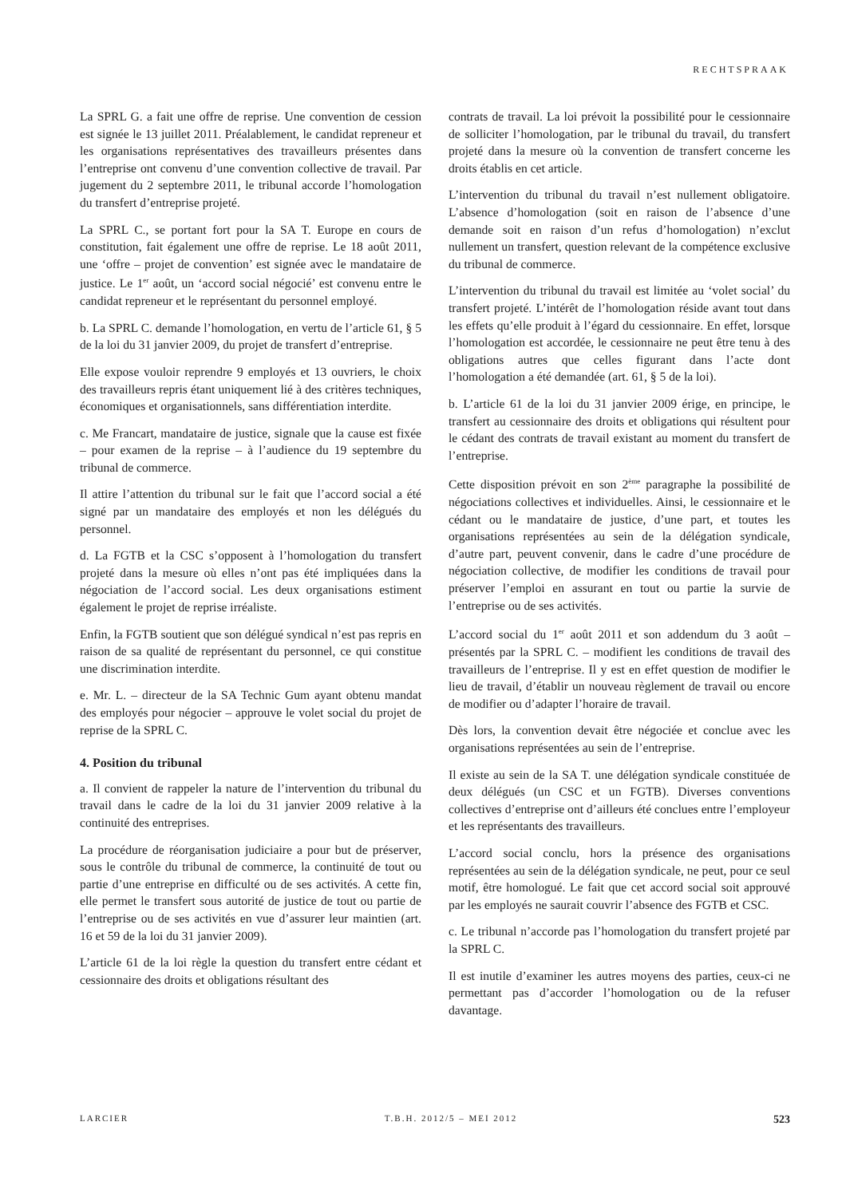RECHTSPRAAK
La SPRL G. a fait une offre de reprise. Une convention de cession est signée le 13 juillet 2011. Préalablement, le candidat repreneur et les organisations représentatives des travailleurs présentes dans l’entreprise ont convenu d’une convention collective de travail. Par jugement du 2 septembre 2011, le tribunal accorde l’homologation du transfert d’entreprise projeté.
La SPRL C., se portant fort pour la SA T. Europe en cours de constitution, fait également une offre de reprise. Le 18 août 2011, une ‘offre – projet de convention’ est signée avec le mandataire de justice. Le 1<sup>er</sup> août, un ‘accord social négocié’ est convenu entre le candidat repreneur et le représentant du personnel employé.
b. La SPRL C. demande l’homologation, en vertu de l’article 61, § 5 de la loi du 31 janvier 2009, du projet de transfert d’entreprise.
Elle expose vouloir reprendre 9 employés et 13 ouvriers, le choix des travailleurs repris étant uniquement lié à des critères techniques, économiques et organisationnels, sans différentiation interdite.
c. Me Francart, mandataire de justice, signale que la cause est fixée – pour examen de la reprise – à l’audience du 19 septembre du tribunal de commerce.
Il attire l’attention du tribunal sur le fait que l’accord social a été signé par un mandataire des employés et non les délégués du personnel.
d. La FGTB et la CSC s’opposent à l’homologation du transfert projeté dans la mesure où elles n’ont pas été impliquées dans la négociation de l’accord social. Les deux organisations estiment également le projet de reprise irréaliste.
Enfin, la FGTB soutient que son délégué syndical n’est pas repris en raison de sa qualité de représentant du personnel, ce qui constitue une discrimination interdite.
e. Mr. L. – directeur de la SA Technic Gum ayant obtenu mandat des employés pour négocier – approuve le volet social du projet de reprise de la SPRL C.
4. Position du tribunal
a. Il convient de rappeler la nature de l’intervention du tribunal du travail dans le cadre de la loi du 31 janvier 2009 relative à la continuité des entreprises.
La procédure de réorganisation judiciaire a pour but de préserver, sous le contrôle du tribunal de commerce, la continuité de tout ou partie d’une entreprise en difficulté ou de ses activités. A cette fin, elle permet le transfert sous autorité de justice de tout ou partie de l’entreprise ou de ses activités en vue d’assurer leur maintien (art. 16 et 59 de la loi du 31 janvier 2009).
L’article 61 de la loi règle la question du transfert entre cédant et cessionnaire des droits et obligations résultant des
contrats de travail. La loi prévoit la possibilité pour le cessionnaire de solliciter l’homologation, par le tribunal du travail, du transfert projeté dans la mesure où la convention de transfert concerne les droits établis en cet article.
L’intervention du tribunal du travail n’est nullement obligatoire. L’absence d’homologation (soit en raison de l’absence d’une demande soit en raison d’un refus d’homologation) n’exclut nullement un transfert, question relevant de la compétence exclusive du tribunal de commerce.
L’intervention du tribunal du travail est limitée au ‘volet social’ du transfert projeté. L’intérêt de l’homologation réside avant tout dans les effets qu’elle produit à l’égard du cessionnaire. En effet, lorsque l’homologation est accordée, le cessionnaire ne peut être tenu à des obligations autres que celles figurant dans l’acte dont l’homologation a été demandée (art. 61, § 5 de la loi).
b. L’article 61 de la loi du 31 janvier 2009 érige, en principe, le transfert au cessionnaire des droits et obligations qui résultent pour le cédant des contrats de travail existant au moment du transfert de l’entreprise.
Cette disposition prévoit en son 2<sup>ème</sup> paragraphe la possibilité de négociations collectives et individuelles. Ainsi, le cessionnaire et le cédant ou le mandataire de justice, d’une part, et toutes les organisations représentées au sein de la délégation syndicale, d’autre part, peuvent convenir, dans le cadre d’une procédure de négociation collective, de modifier les conditions de travail pour préserver l’emploi en assurant en tout ou partie la survie de l’entreprise ou de ses activités.
L’accord social du 1<sup>er</sup> août 2011 et son addendum du 3 août – présentés par la SPRL C. – modifient les conditions de travail des travailleurs de l’entreprise. Il y est en effet question de modifier le lieu de travail, d’établir un nouveau règlement de travail ou encore de modifier ou d’adapter l’horaire de travail.
Dès lors, la convention devait être négociée et conclue avec les organisations représentées au sein de l’entreprise.
Il existe au sein de la SA T. une délégation syndicale constituée de deux délégués (un CSC et un FGTB). Diverses conventions collectives d’entreprise ont d’ailleurs été conclues entre l’employeur et les représentants des travailleurs.
L’accord social conclu, hors la présence des organisations représentées au sein de la délégation syndicale, ne peut, pour ce seul motif, être homologué. Le fait que cet accord social soit approuvé par les employés ne saurait couvrir l’absence des FGTB et CSC.
c. Le tribunal n’accorde pas l’homologation du transfert projeté par la SPRL C.
Il est inutile d’examiner les autres moyens des parties, ceux-ci ne permettant pas d’accorder l’homologation ou de la refuser davantage.
LARCIER T.B.H. 2012/5 – MEI 2012 523